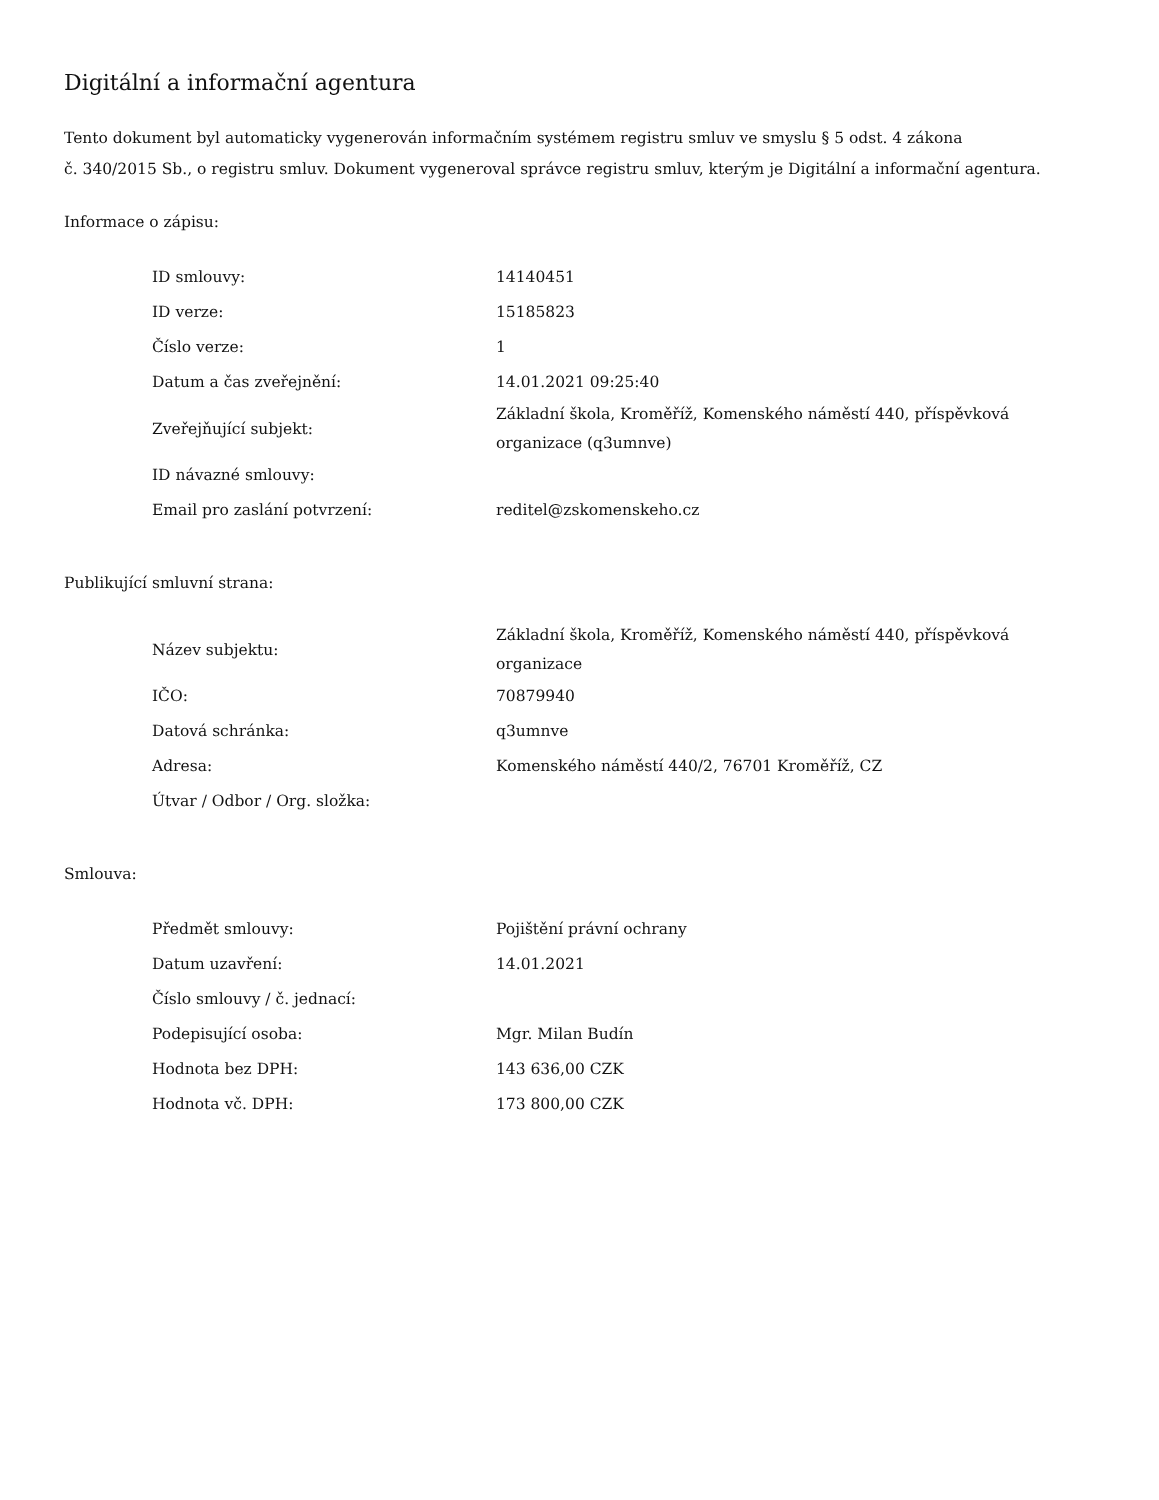Digitální a informační agentura
Tento dokument byl automaticky vygenerován informačním systémem registru smluv ve smyslu § 5 odst. 4 zákona
č. 340/2015 Sb., o registru smluv. Dokument vygeneroval správce registru smluv, kterým je Digitální a informační agentura.
Informace o zápisu:
| ID smlouvy: | 14140451 |
| ID verze: | 15185823 |
| Číslo verze: | 1 |
| Datum a čas zveřejnění: | 14.01.2021 09:25:40 |
| Zveřejňující subjekt: | Základní škola, Kroměříž, Komenského náměstí 440, příspěvková organizace (q3umnve) |
| ID návazné smlouvy: | |
| Email pro zaslání potvrzení: | reditel@zskomenskeho.cz |
Publikující smluvní strana:
| Název subjektu: | Základní škola, Kroměříž, Komenského náměstí 440, příspěvková organizace |
| IČO: | 70879940 |
| Datová schránka: | q3umnve |
| Adresa: | Komenského náměstí 440/2, 76701 Kroměříž, CZ |
| Útvar / Odbor / Org. složka: | |
Smlouva:
| Předmět smlouvy: | Pojištění právní ochrany |
| Datum uzavření: | 14.01.2021 |
| Číslo smlouvy / č. jednací: | |
| Podepisující osoba: | Mgr. Milan Budín |
| Hodnota bez DPH: | 143 636,00 CZK |
| Hodnota vč. DPH: | 173 800,00 CZK |